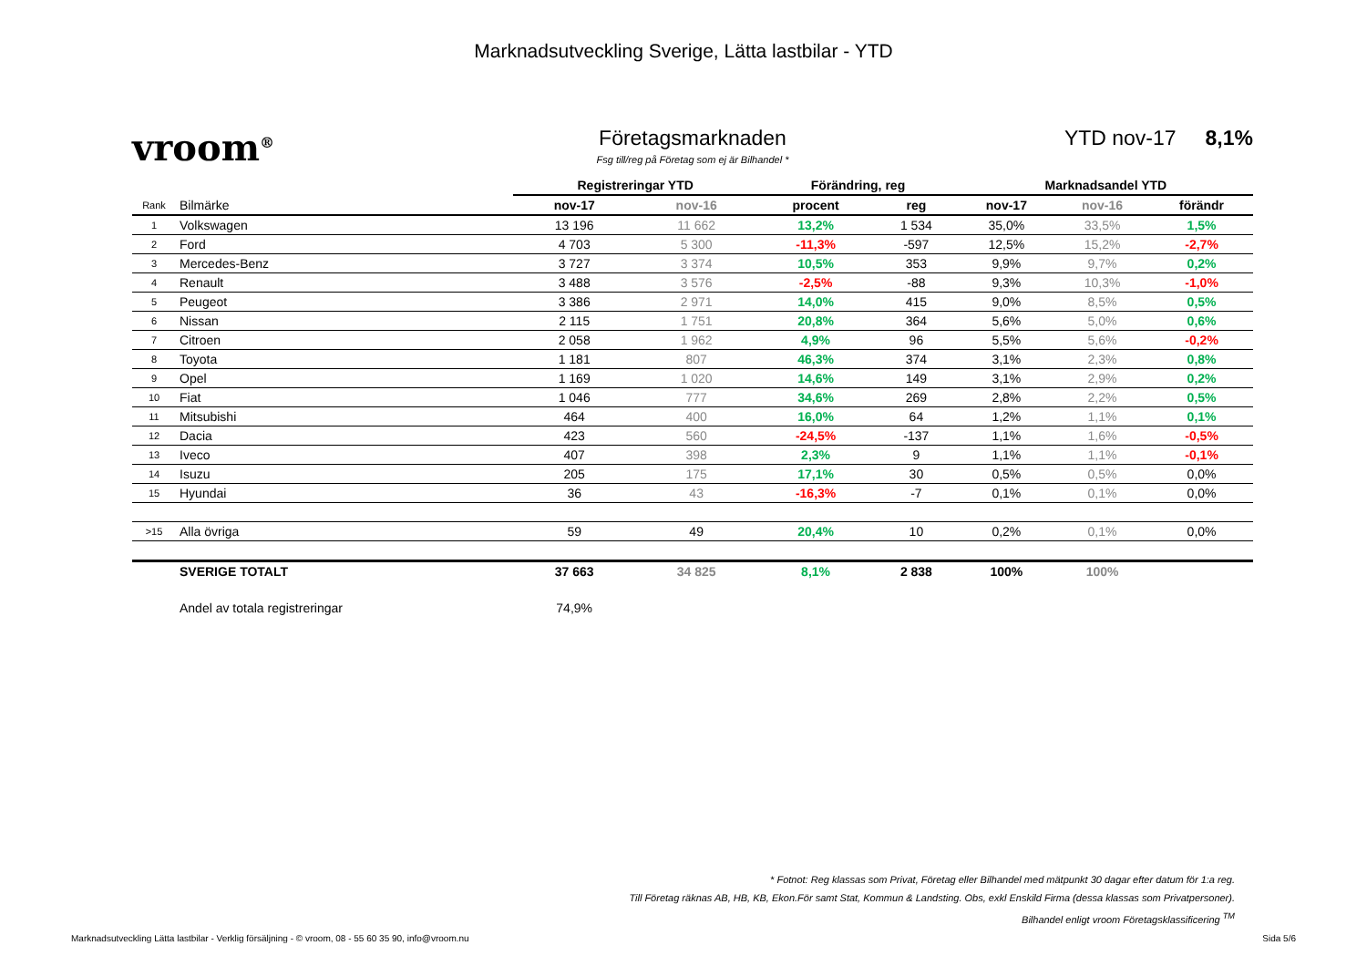Marknadsutveckling Sverige, Lätta lastbilar - YTD
vroom<sup>®</sup>
Företagsmarknaden
Fsg till/reg på Företag som ej är Bilhandel *
YTD nov-17 8,1%
| | | Registreringar YTD | | Förändring, reg | | Marknadsandel YTD | | |
| --- | --- | --- | --- | --- | --- | --- | --- | --- |
| Rank | Bilmärke | nov-17 | nov-16 | procent | reg | nov-17 | nov-16 | förändr |
| 1 | Volkswagen | 13 196 | 11 662 | 13,2% | 1 534 | 35,0% | 33,5% | 1,5% |
| 2 | Ford | 4 703 | 5 300 | -11,3% | -597 | 12,5% | 15,2% | -2,7% |
| 3 | Mercedes-Benz | 3 727 | 3 374 | 10,5% | 353 | 9,9% | 9,7% | 0,2% |
| 4 | Renault | 3 488 | 3 576 | -2,5% | -88 | 9,3% | 10,3% | -1,0% |
| 5 | Peugeot | 3 386 | 2 971 | 14,0% | 415 | 9,0% | 8,5% | 0,5% |
| 6 | Nissan | 2 115 | 1 751 | 20,8% | 364 | 5,6% | 5,0% | 0,6% |
| 7 | Citroen | 2 058 | 1 962 | 4,9% | 96 | 5,5% | 5,6% | -0,2% |
| 8 | Toyota | 1 181 | 807 | 46,3% | 374 | 3,1% | 2,3% | 0,8% |
| 9 | Opel | 1 169 | 1 020 | 14,6% | 149 | 3,1% | 2,9% | 0,2% |
| 10 | Fiat | 1 046 | 777 | 34,6% | 269 | 2,8% | 2,2% | 0,5% |
| 11 | Mitsubishi | 464 | 400 | 16,0% | 64 | 1,2% | 1,1% | 0,1% |
| 12 | Dacia | 423 | 560 | -24,5% | -137 | 1,1% | 1,6% | -0,5% |
| 13 | Iveco | 407 | 398 | 2,3% | 9 | 1,1% | 1,1% | -0,1% |
| 14 | Isuzu | 205 | 175 | 17,1% | 30 | 0,5% | 0,5% | 0,0% |
| 15 | Hyundai | 36 | 43 | -16,3% | -7 | 0,1% | 0,1% | 0,0% |
| >15 | Alla övriga | 59 | 49 | 20,4% | 10 | 0,2% | 0,1% | 0,0% |
| | SVERIGE TOTALT | 37 663 | 34 825 | 8,1% | 2 838 | 100% | 100% | |
| | Andel av totala registreringar | 74,9% | | | | | | |
* Fotnot: Reg klassas som Privat, Företag eller Bilhandel med mätpunkt 30 dagar efter datum för 1:a reg.
Till Företag räknas AB, HB, KB, Ekon.För samt Stat, Kommun & Landsting. Obs, exkl Enskild Firma (dessa klassas som Privatpersoner).
Bilhandel enligt vroom Företagsklassificering <sup>TM</sup>
Marknadsutveckling Lätta lastbilar - Verklig försäljning - © vroom, 08 - 55 60 35 90, info@vroom.nu Sida 5/6